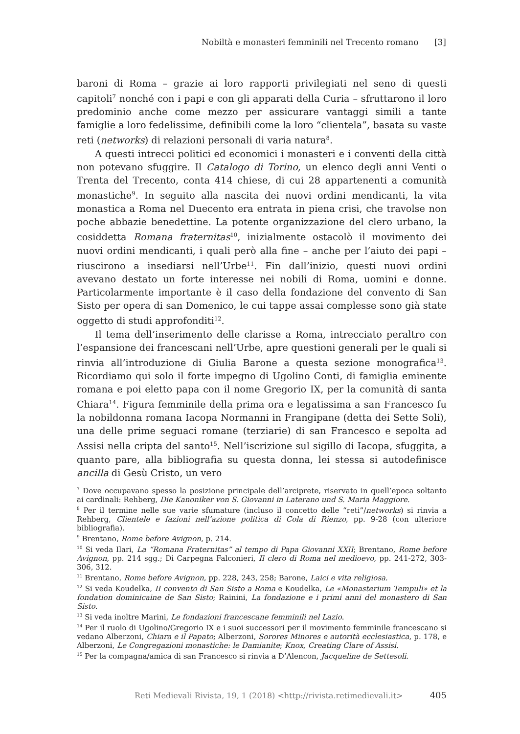Nobiltà e monasteri femminili nel Trecento romano [3]
baroni di Roma – grazie ai loro rapporti privilegiati nel seno di questi capitoli<sup>7</sup> nonché con i papi e con gli apparati della Curia – sfruttarono il loro predominio anche come mezzo per assicurare vantaggi simili a tante famiglie a loro fedelissime, definibili come la loro “clientela”, basata su vaste reti (networks) di relazioni personali di varia natura<sup>8</sup>.
A questi intrecci politici ed economici i monasteri e i conventi della città non potevano sfuggire. Il Catalogo di Torino, un elenco degli anni Venti o Trenta del Trecento, conta 414 chiese, di cui 28 appartenenti a comunità monastiche<sup>9</sup>. In seguito alla nascita dei nuovi ordini mendicanti, la vita monastica a Roma nel Duecento era entrata in piena crisi, che travolse non poche abbazie benedettine. La potente organizzazione del clero urbano, la cosiddetta Romana fraternitas<sup>10</sup>, inizialmente ostacolò il movimento dei nuovi ordini mendicanti, i quali però alla fine – anche per l’aiuto dei papi – riuscirono a insediarsi nell’Urbe<sup>11</sup>. Fin dall’inizio, questi nuovi ordini avevano destato un forte interesse nei nobili di Roma, uomini e donne. Particolarmente importante è il caso della fondazione del convento di San Sisto per opera di san Domenico, le cui tappe assai complesse sono già state oggetto di studi approfonditi<sup>12</sup>.
Il tema dell’inserimento delle clarisse a Roma, intrecciato peraltro con l’espansione dei francescani nell’Urbe, apre questioni generali per le quali si rinvia all’introduzione di Giulia Barone a questa sezione monografica<sup>13</sup>. Ricordiamo qui solo il forte impegno di Ugolino Conti, di famiglia eminente romana e poi eletto papa con il nome Gregorio IX, per la comunità di santa Chiara<sup>14</sup>. Figura femminile della prima ora e legatissima a san Francesco fu la nobildonna romana Iacopa Normanni in Frangipane (detta dei Sette Soli), una delle prime seguaci romane (terziarie) di san Francesco e sepolta ad Assisi nella cripta del santo<sup>15</sup>. Nell’iscrizione sul sigillo di Iacopa, sfuggita, a quanto pare, alla bibliografia su questa donna, lei stessa si autodefinisce ancilla di Gesù Cristo, un vero
<sup>7</sup> Dove occupavano spesso la posizione principale dell’arciprete, riservato in quell’epoca soltanto ai cardinali: Rehberg, Die Kanoniker von S. Giovanni in Laterano und S. Maria Maggiore.
<sup>8</sup> Per il termine nelle sue varie sfumature (incluso il concetto delle “reti”/networks) si rinvia a Rehberg, Clientele e fazioni nell’azione politica di Cola di Rienzo, pp. 9-28 (con ulteriore bibliografia).
<sup>9</sup> Brentano, Rome before Avignon, p. 214.
<sup>10</sup> Si veda Ilari, La “Romana Fraternitas” al tempo di Papa Giovanni XXII; Brentano, Rome before Avignon, pp. 214 sgg.; Di Carpegna Falconieri, Il clero di Roma nel medioevo, pp. 241-272, 303-306, 312.
<sup>11</sup> Brentano, Rome before Avignon, pp. 228, 243, 258; Barone, Laici e vita religiosa.
<sup>12</sup> Si veda Koudelka, II convento di San Sisto a Roma e Koudelka, Le «Monasterium Tempuli» et la fondation dominicaine de San Sisto; Rainini, La fondazione e i primi anni del monastero di San Sisto.
<sup>13</sup> Si veda inoltre Marini, Le fondazioni francescane femminili nel Lazio.
<sup>14</sup> Per il ruolo di Ugolino/Gregorio IX e i suoi successori per il movimento femminile francescano si vedano Alberzoni, Chiara e il Papato; Alberzoni, Sorores Minores e autorità ecclesiastica, p. 178, e Alberzoni, Le Congregazioni monastiche: le Damianite; Knox, Creating Clare of Assisi.
<sup>15</sup> Per la compagna/amica di san Francesco si rinvia a D’Alencon, Jacqueline de Settesoli.
Reti Medievali Rivista, 19, 1 (2018) <http://rivista.retimedievali.it> 405